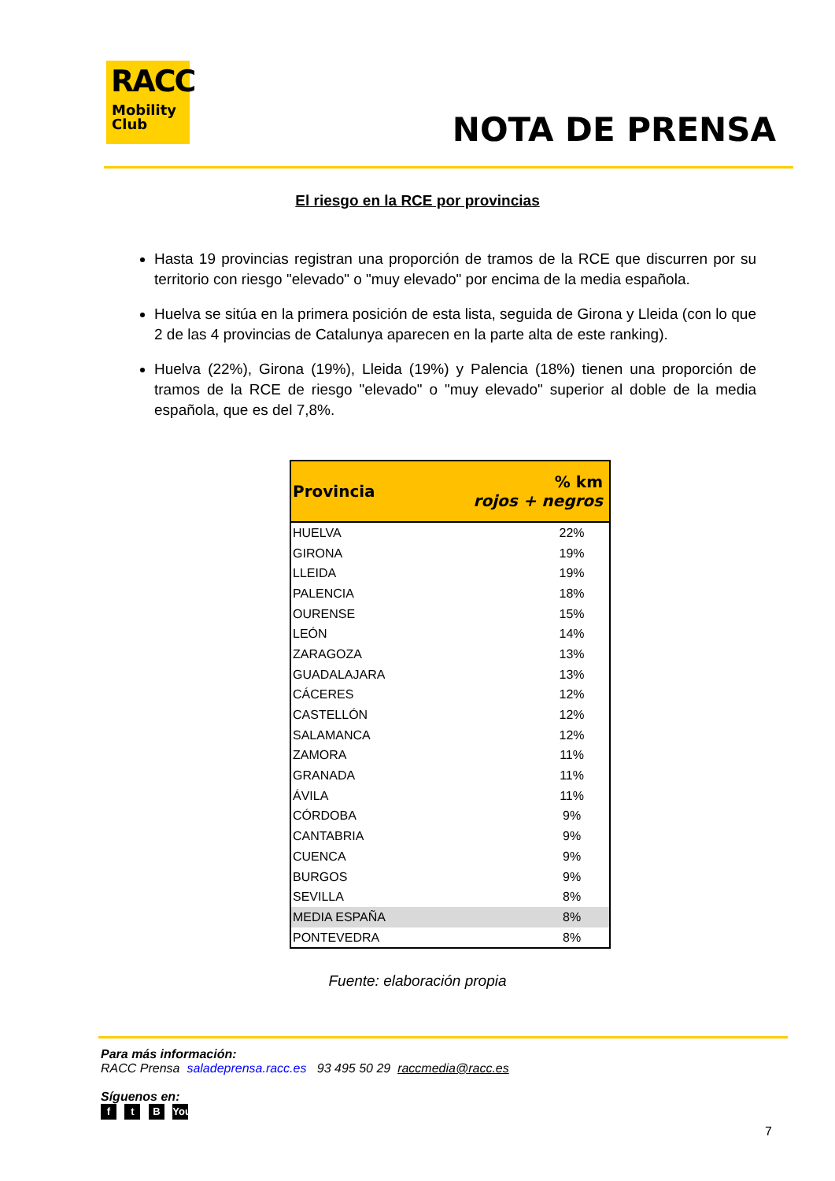RACC
Mobility
Club
NOTA DE PRENSA
El riesgo en la RCE por provincias
Hasta 19 provincias registran una proporción de tramos de la RCE que discurren por su territorio con riesgo "elevado" o "muy elevado" por encima de la media española.
Huelva se sitúa en la primera posición de esta lista, seguida de Girona y Lleida (con lo que 2 de las 4 provincias de Catalunya aparecen en la parte alta de este ranking).
Huelva (22%), Girona (19%), Lleida (19%) y Palencia (18%) tienen una proporción de tramos de la RCE de riesgo "elevado" o "muy elevado" superior al doble de la media española, que es del 7,8%.
| Provincia | % km rojos + negros |
| --- | --- |
| HUELVA | 22% |
| GIRONA | 19% |
| LLEIDA | 19% |
| PALENCIA | 18% |
| OURENSE | 15% |
| LEÓN | 14% |
| ZARAGOZA | 13% |
| GUADALAJARA | 13% |
| CÁCERES | 12% |
| CASTELLÓN | 12% |
| SALAMANCA | 12% |
| ZAMORA | 11% |
| GRANADA | 11% |
| ÁVILA | 11% |
| CÓRDOBA | 9% |
| CANTABRIA | 9% |
| CUENCA | 9% |
| BURGOS | 9% |
| SEVILLA | 8% |
| MEDIA ESPAÑA | 8% |
| PONTEVEDRA | 8% |
Fuente: elaboración propia
Para más información:
RACC Prensa saladeprensa.racc.es 93 495 50 29 raccmedia@racc.es
Síguenos en:
f t B You
7